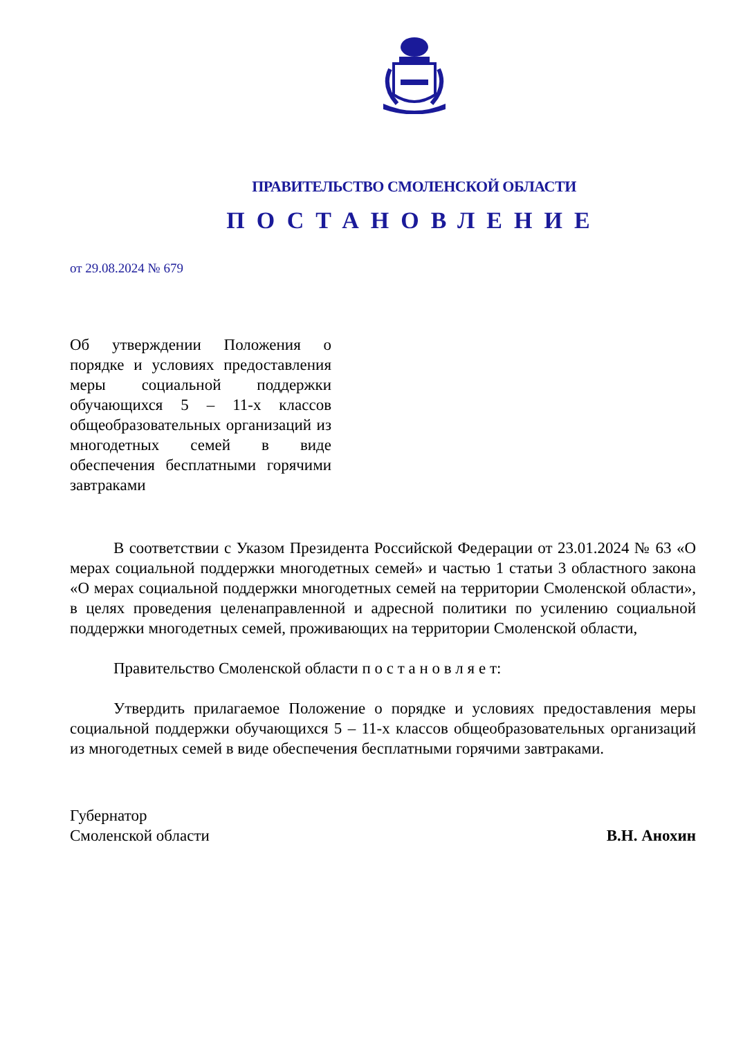ПРАВИТЕЛЬСТВО СМОЛЕНСКОЙ ОБЛАСТИ
ПОСТАНОВЛЕНИЕ
от 29.08.2024 № 679
Об утверждении Положения о порядке и условиях предоставления меры социальной поддержки обучающихся 5 – 11-х классов общеобразовательных организаций из многодетных семей в виде обеспечения бесплатными горячими завтраками
В соответствии с Указом Президента Российской Федерации от 23.01.2024 № 63 «О мерах социальной поддержки многодетных семей» и частью 1 статьи 3 областного закона «О мерах социальной поддержки многодетных семей на территории Смоленской области», в целях проведения целенаправленной и адресной политики по усилению социальной поддержки многодетных семей, проживающих на территории Смоленской области,
Правительство Смоленской области п о с т а н о в л я е т:
Утвердить прилагаемое Положение о порядке и условиях предоставления меры социальной поддержки обучающихся 5 – 11-х классов общеобразовательных организаций из многодетных семей в виде обеспечения бесплатными горячими завтраками.
Губернатор
Смоленской области
В.Н. Анохин